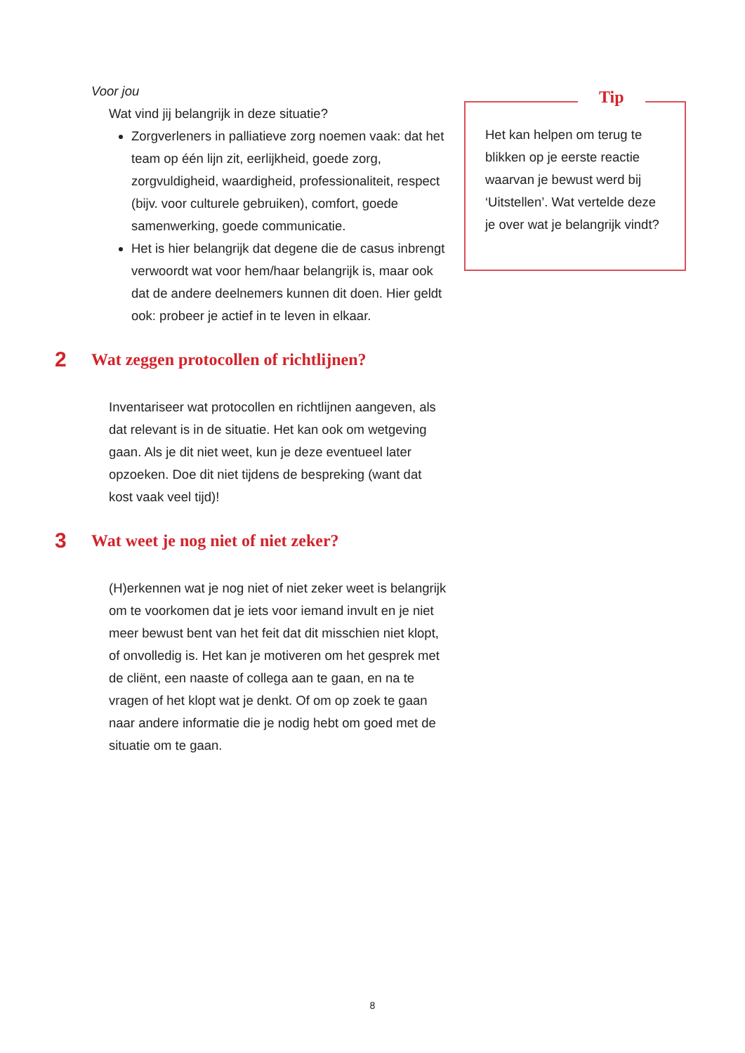Voor jou
Wat vind jij belangrijk in deze situatie?
Zorgverleners in palliatieve zorg noemen vaak: dat het team op één lijn zit, eerlijkheid, goede zorg, zorgvuldigheid, waardigheid, professionaliteit, respect (bijv. voor culturele gebruiken), comfort, goede samenwerking, goede communicatie.
Het is hier belangrijk dat degene die de casus inbrengt verwoordt wat voor hem/haar belangrijk is, maar ook dat de andere deelnemers kunnen dit doen. Hier geldt ook: probeer je actief in te leven in elkaar.
2 Wat zeggen protocollen of richtlijnen?
Inventariseer wat protocollen en richtlijnen aangeven, als dat relevant is in de situatie. Het kan ook om wetgeving gaan. Als je dit niet weet, kun je deze eventueel later opzoeken. Doe dit niet tijdens de bespreking (want dat kost vaak veel tijd)!
3 Wat weet je nog niet of niet zeker?
(H)erkennen wat je nog niet of niet zeker weet is belangrijk om te voorkomen dat je iets voor iemand invult en je niet meer bewust bent van het feit dat dit misschien niet klopt, of onvolledig is. Het kan je motiveren om het gesprek met de cliënt, een naaste of collega aan te gaan, en na te vragen of het klopt wat je denkt. Of om op zoek te gaan naar andere informatie die je nodig hebt om goed met de situatie om te gaan.
Tip
Het kan helpen om terug te blikken op je eerste reactie waarvan je bewust werd bij ‘Uitstellen’. Wat vertelde deze je over wat je belangrijk vindt?
8